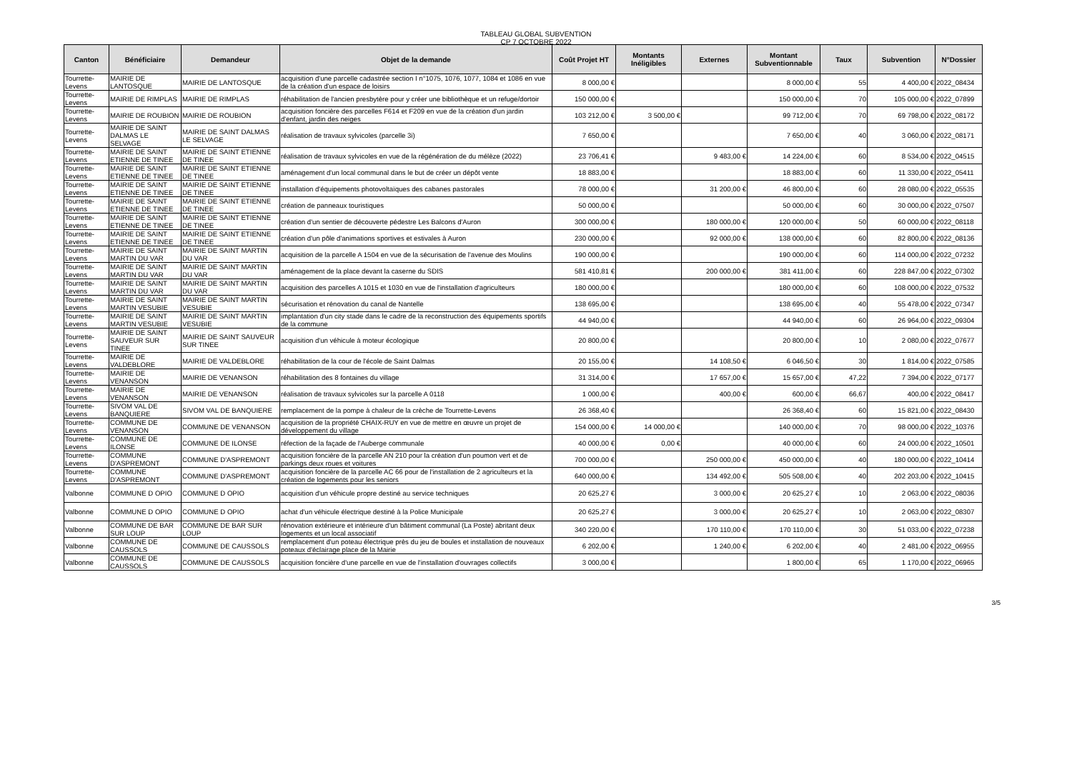TABLEAU GLOBAL SUBVENTION
CP 7 OCTOBRE 2022
| Canton | Bénéficiaire | Demandeur | Objet de la demande | Coût Projet HT | Montants Inéligibles | Externes | Montant Subventionnable | Taux | Subvention | N°Dossier |
| --- | --- | --- | --- | --- | --- | --- | --- | --- | --- | --- |
| Tourrette-Levens | MAIRIE DE LANTOSQUE | MAIRIE DE LANTOSQUE | acquisition d'une parcelle cadastrée section I n°1075, 1076, 1077, 1084 et 1086 en vue de la création d'un espace de loisirs | 8 000,00 € | | | 8 000,00 € | 55 | 4 400,00 € | 2022_08434 |
| Tourrette-Levens | MAIRIE DE RIMPLAS | MAIRIE DE RIMPLAS | réhabilitation de l'ancien presbytère pour y créer une bibliothèque et un refuge/dortoir | 150 000,00 € | | | 150 000,00 € | 70 | 105 000,00 € | 2022_07899 |
| Tourrette-Levens | MAIRIE DE ROUBION | MAIRIE DE ROUBION | acquisition foncière des parcelles F614 et F209 en vue de la création d'un jardin d'enfant, jardin des neiges | 103 212,00 € | 3 500,00 € | | 99 712,00 € | 70 | 69 798,00 € | 2022_08172 |
| Tourrette-Levens | MAIRIE DE SAINT DALMAS LE SELVAGE | MAIRIE DE SAINT DALMAS LE SELVAGE | réalisation de travaux sylvicoles (parcelle 3i) | 7 650,00 € | | | 7 650,00 € | 40 | 3 060,00 € | 2022_08171 |
| Tourrette-Levens | MAIRIE DE SAINT ETIENNE DE TINEE | MAIRIE DE SAINT ETIENNE DE TINEE | réalisation de travaux sylvicoles en vue de la régénération de du mélèze (2022) | 23 706,41 € | | 9 483,00 € | 14 224,00 € | 60 | 8 534,00 € | 2022_04515 |
| Tourrette-Levens | MAIRIE DE SAINT ETIENNE DE TINEE | MAIRIE DE SAINT ETIENNE DE TINEE | aménagement d'un local communal dans le but de créer un dépôt vente | 18 883,00 € | | | 18 883,00 € | 60 | 11 330,00 € | 2022_05411 |
| Tourrette-Levens | MAIRIE DE SAINT ETIENNE DE TINEE | MAIRIE DE SAINT ETIENNE DE TINEE | installation d'équipements photovoltaïques des cabanes pastorales | 78 000,00 € | | 31 200,00 € | 46 800,00 € | 60 | 28 080,00 € | 2022_05535 |
| Tourrette-Levens | MAIRIE DE SAINT ETIENNE DE TINEE | MAIRIE DE SAINT ETIENNE DE TINEE | création de panneaux touristiques | 50 000,00 € | | | 50 000,00 € | 60 | 30 000,00 € | 2022_07507 |
| Tourrette-Levens | MAIRIE DE SAINT ETIENNE DE TINEE | MAIRIE DE SAINT ETIENNE DE TINEE | création d'un sentier de découverte pédestre Les Balcons d'Auron | 300 000,00 € | | 180 000,00 € | 120 000,00 € | 50 | 60 000,00 € | 2022_08118 |
| Tourrette-Levens | MAIRIE DE SAINT ETIENNE DE TINEE | MAIRIE DE SAINT ETIENNE DE TINEE | création d'un pôle d'animations sportives et estivales à Auron | 230 000,00 € | | 92 000,00 € | 138 000,00 € | 60 | 82 800,00 € | 2022_08136 |
| Tourrette-Levens | MAIRIE DE SAINT MARTIN DU VAR | MAIRIE DE SAINT MARTIN DU VAR | acquisition de la parcelle A 1504 en vue de la sécurisation de l'avenue des Moulins | 190 000,00 € | | | 190 000,00 € | 60 | 114 000,00 € | 2022_07232 |
| Tourrette-Levens | MAIRIE DE SAINT MARTIN DU VAR | MAIRIE DE SAINT MARTIN DU VAR | aménagement de la place devant la caserne du SDIS | 581 410,81 € | | 200 000,00 € | 381 411,00 € | 60 | 228 847,00 € | 2022_07302 |
| Tourrette-Levens | MAIRIE DE SAINT MARTIN DU VAR | MAIRIE DE SAINT MARTIN DU VAR | acquisition des parcelles A 1015 et 1030 en vue de l'installation d'agriculteurs | 180 000,00 € | | | 180 000,00 € | 60 | 108 000,00 € | 2022_07532 |
| Tourrette-Levens | MAIRIE DE SAINT MARTIN VESUBIE | MAIRIE DE SAINT MARTIN VESUBIE | sécurisation et rénovation du canal de Nantelle | 138 695,00 € | | | 138 695,00 € | 40 | 55 478,00 € | 2022_07347 |
| Tourrette-Levens | MAIRIE DE SAINT MARTIN VESUBIE | MAIRIE DE SAINT MARTIN VESUBIE | implantation d'un city stade dans le cadre de la reconstruction des équipements sportifs de la commune | 44 940,00 € | | | 44 940,00 € | 60 | 26 964,00 € | 2022_09304 |
| Tourrette-Levens | MAIRIE DE SAINT SAUVEUR SUR TINEE | MAIRIE DE SAINT SAUVEUR SUR TINEE | acquisition d'un véhicule à moteur écologique | 20 800,00 € | | | 20 800,00 € | 10 | 2 080,00 € | 2022_07677 |
| Tourrette-Levens | MAIRIE DE VALDEBLORE | MAIRIE DE VALDEBLORE | réhabilitation de la cour de l'école de Saint Dalmas | 20 155,00 € | | 14 108,50 € | 6 046,50 € | 30 | 1 814,00 € | 2022_07585 |
| Tourrette-Levens | MAIRIE DE VENANSON | MAIRIE DE VENANSON | réhabilitation des 8 fontaines du village | 31 314,00 € | | 17 657,00 € | 15 657,00 € | 47,22 | 7 394,00 € | 2022_07177 |
| Tourrette-Levens | MAIRIE DE VENANSON | MAIRIE DE VENANSON | réalisation de travaux sylvicoles sur la parcelle A 0118 | 1 000,00 € | | 400,00 € | 600,00 € | 66,67 | 400,00 € | 2022_08417 |
| Tourrette-Levens | SIVOM VAL DE BANQUIERE | SIVOM VAL DE BANQUIERE | remplacement de la pompe à chaleur de la crèche de Tourrette-Levens | 26 368,40 € | | | 26 368,40 € | 60 | 15 821,00 € | 2022_08430 |
| Tourrette-Levens | COMMUNE DE VENANSON | COMMUNE DE VENANSON | acquisition de la propriété CHAIX-RUY en vue de mettre en œuvre un projet de développement du village | 154 000,00 € | 14 000,00 € | | 140 000,00 € | 70 | 98 000,00 € | 2022_10376 |
| Tourrette-Levens | COMMUNE DE ILONSE | COMMUNE DE ILONSE | réfection de la façade de l'Auberge communale | 40 000,00 € | 0,00 € | | 40 000,00 € | 60 | 24 000,00 € | 2022_10501 |
| Tourrette-Levens | COMMUNE D'ASPREMONT | COMMUNE D'ASPREMONT | acquisition foncière de la parcelle AN 210 pour la création d'un poumon vert et de parkings deux roues et voitures | 700 000,00 € | | 250 000,00 € | 450 000,00 € | 40 | 180 000,00 € | 2022_10414 |
| Tourrette-Levens | COMMUNE D'ASPREMONT | COMMUNE D'ASPREMONT | acquisition foncière de la parcelle AC 66 pour de l'installation de 2 agriculteurs et la création de logements pour les seniors | 640 000,00 € | | 134 492,00 € | 505 508,00 € | 40 | 202 203,00 € | 2022_10415 |
| Valbonne | COMMUNE D OPIO | COMMUNE D OPIO | acquisition d'un véhicule propre destiné au service techniques | 20 625,27 € | | 3 000,00 € | 20 625,27 € | 10 | 2 063,00 € | 2022_08036 |
| Valbonne | COMMUNE D OPIO | COMMUNE D OPIO | achat d'un véhicule électrique destiné à la Police Municipale | 20 625,27 € | | 3 000,00 € | 20 625,27 € | 10 | 2 063,00 € | 2022_08307 |
| Valbonne | COMMUNE DE BAR SUR LOUP | COMMUNE DE BAR SUR LOUP | rénovation extérieure et intérieure d'un bâtiment communal (La Poste) abritant deux logements et un local associatif | 340 220,00 € | | 170 110,00 € | 170 110,00 € | 30 | 51 033,00 € | 2022_07238 |
| Valbonne | COMMUNE DE CAUSSOLS | COMMUNE DE CAUSSOLS | remplacement d'un poteau électrique près du jeu de boules et installation de nouveaux poteaux d'éclairage place de la Mairie | 6 202,00 € | | 1 240,00 € | 6 202,00 € | 40 | 2 481,00 € | 2022_06955 |
| Valbonne | COMMUNE DE CAUSSOLS | COMMUNE DE CAUSSOLS | acquisition foncière d'une parcelle en vue de l'installation d'ouvrages collectifs | 3 000,00 € | | | 1 800,00 € | 65 | 1 170,00 € | 2022_06965 |
3/5